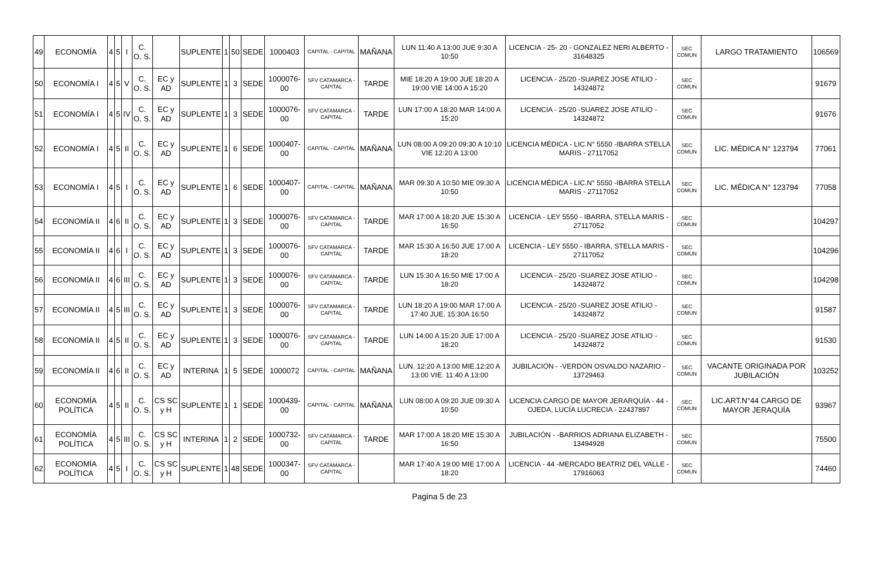| 49 | ECONOMÍA | 4 | 5 | I | C. O. S. | | SUPLENTE | 1 | 50 | SEDE | 1000403 | CAPITAL - CAPITAL | MAÑANA | LUN 11:40 A 13:00 JUE 9:30 A 10:50 | LICENCIA - 25- 20 - GONZALEZ NERI ALBERTO - 31648325 | SEC COMUN | LARGO TRATAMIENTO | 106569 |
| 50 | ECONOMÍA I | 4 | 5 | V | C. O. S. | EC y AD | SUPLENTE | 1 | 3 | SEDE | 1000076-00 | SFV CATAMARCA - CAPITAL | TARDE | MIE 18:20 A 19:00 JUE 18:20 A 19:00 VIE 14:00 A 15:20 | LICENCIA - 25/20 -SUAREZ JOSE ATILIO - 14324872 | SEC COMUN | | 91679 |
| 51 | ECONOMÍA I | 4 | 5 | IV | C. O. S. | EC y AD | SUPLENTE | 1 | 3 | SEDE | 1000076-00 | SFV CATAMARCA - CAPITAL | TARDE | LUN 17:00 A 18:20 MAR 14:00 A 15:20 | LICENCIA - 25/20 -SUAREZ JOSE ATILIO - 14324872 | SEC COMUN | | 91676 |
| 52 | ECONOMÍA I | 4 | 5 | II | C. O. S. | EC y AD | SUPLENTE | 1 | 6 | SEDE | 1000407-00 | CAPITAL - CAPITAL | MAÑANA | LUN 08:00 A 09:20 09:30 A 10:10 VIE 12:20 A 13:00 | LICENCIA MÉDICA - LIC.N° 5550 -IBARRA STELLA MARIS - 27117052 | SEC COMUN | LIC. MÉDICA N° 123794 | 77061 |
| 53 | ECONOMÍA I | 4 | 5 | I | C. O. S. | EC y AD | SUPLENTE | 1 | 6 | SEDE | 1000407-00 | CAPITAL - CAPITAL | MAÑANA | MAR 09:30 A 10:50 MIE 09:30 A 10:50 | LICENCIA MÉDICA - LIC.N° 5550 -IBARRA STELLA MARIS - 27117052 | SEC COMUN | LIC. MÉDICA N° 123794 | 77058 |
| 54 | ECONOMÍA II | 4 | 6 | II | C. O. S. | EC y AD | SUPLENTE | 1 | 3 | SEDE | 1000076-00 | SFV CATAMARCA - CAPITAL | TARDE | MAR 17:00 A 18:20 JUE 15:30 A 16:50 | LICENCIA - LEY 5550 - IBARRA, STELLA MARIS - 27117052 | SEC COMUN | | 104297 |
| 55 | ECONOMÍA II | 4 | 6 | I | C. O. S. | EC y AD | SUPLENTE | 1 | 3 | SEDE | 1000076-00 | SFV CATAMARCA - CAPITAL | TARDE | MAR 15:30 A 16:50 JUE 17:00 A 18:20 | LICENCIA - LEY 5550 - IBARRA, STELLA MARIS - 27117052 | SEC COMUN | | 104296 |
| 56 | ECONOMÍA II | 4 | 6 | III | C. O. S. | EC y AD | SUPLENTE | 1 | 3 | SEDE | 1000076-00 | SFV CATAMARCA - CAPITAL | TARDE | LUN 15:30 A 16:50 MIE 17:00 A 18:20 | LICENCIA - 25/20 -SUAREZ JOSE ATILIO - 14324872 | SEC COMUN | | 104298 |
| 57 | ECONOMÍA II | 4 | 5 | III | C. O. S. | EC y AD | SUPLENTE | 1 | 3 | SEDE | 1000076-00 | SFV CATAMARCA - CAPITAL | TARDE | LUN 18:20 A 19:00 MAR 17:00 A 17:40 JUE. 15:30A 16:50 | LICENCIA - 25/20 -SUAREZ JOSE ATILIO - 14324872 | SEC COMUN | | 91587 |
| 58 | ECONOMÍA II | 4 | 5 | II | C. O. S. | EC y AD | SUPLENTE | 1 | 3 | SEDE | 1000076-00 | SFV CATAMARCA - CAPITAL | TARDE | LUN 14:00 A 15:20 JUE 17:00 A 18:20 | LICENCIA - 25/20 -SUAREZ JOSE ATILIO - 14324872 | SEC COMUN | | 91530 |
| 59 | ECONOMÍA II | 4 | 6 | II | C. O. S. | EC y AD | INTERINA | 1 | 5 | SEDE | 1000072 | CAPITAL - CAPITAL | MAÑANA | LUN. 12:20 A 13:00 MIE.12:20 A 13:00 VIE. 11:40 A 13:00 | JUBILACIÓN - -VERDÓN OSVALDO NAZARIO - 13729463 | SEC COMUN | VACANTE ORIGINADA POR JUBILACIÓN | 103252 |
| 60 | ECONOMÍA POLÍTICA | 4 | 5 | II | C. O. S. | CS SC y H | SUPLENTE | 1 | 1 | SEDE | 1000439-00 | CAPITAL - CAPITAL | MAÑANA | LUN 08:00 A 09:20 JUE 09:30 A 10:50 | LICENCIA CARGO DE MAYOR JERARQUÍA - 44 - OJEDA, LUCÍA LUCRECIA - 22437897 | SEC COMUN | LIC.ART.N°44 CARGO DE MAYOR JERAQUÍA | 93967 |
| 61 | ECONOMÍA POLÍTICA | 4 | 5 | III | C. O. S. | CS SC y H | INTERINA | 1 | 2 | SEDE | 1000732-00 | SFV CATAMARCA - CAPITAL | TARDE | MAR 17:00 A 18:20 MIE 15:30 A 16:50 | JUBILACIÓN - -BARRIOS ADRIANA ELIZABETH - 13494928 | SEC COMUN | | 75500 |
| 62 | ECONOMÍA POLÍTICA | 4 | 5 | I | C. O. S. | CS SC y H | SUPLENTE | 1 | 48 | SEDE | 1000347-00 | SFV CATAMARCA - CAPITAL | | MAR 17:40 A 19:00 MIE 17:00 A 18:20 | LICENCIA - 44 -MERCADO BEATRIZ DEL VALLE - 17916063 | SEC COMUN | | 74460 |
Pagina 5 de 23